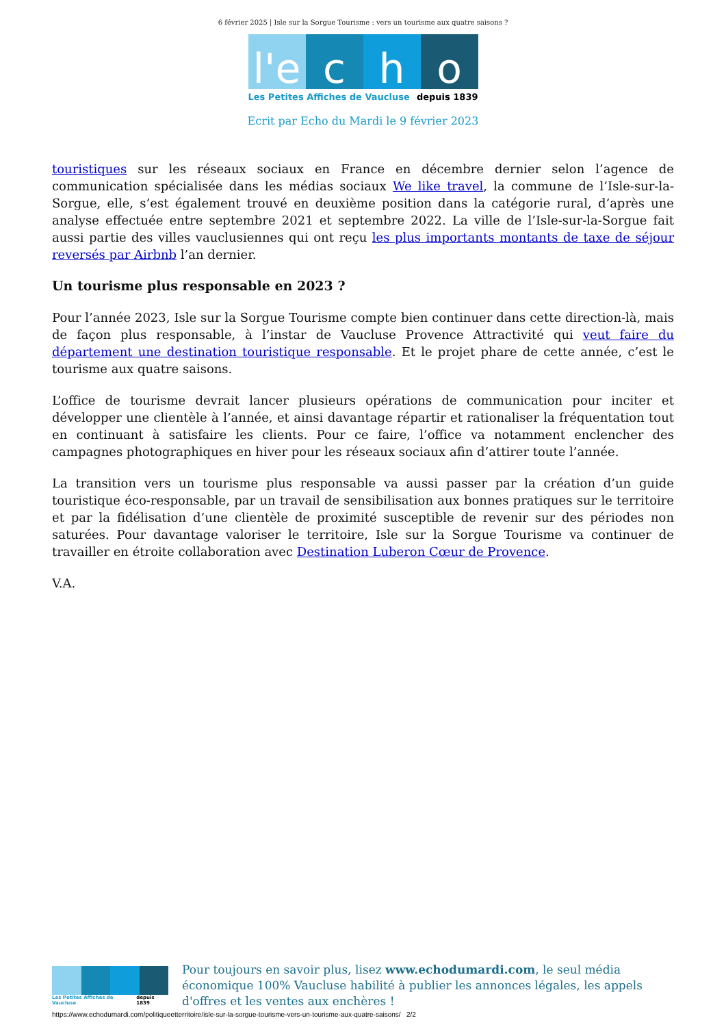6 février 2025 | Isle sur la Sorgue Tourisme : vers un tourisme aux quatre saisons ?
l'e c h o
Les Petites Affiches de Vaucluse depuis 1839
Ecrit par Echo du Mardi le 9 février 2023
touristiques sur les réseaux sociaux en France en décembre dernier selon l’agence de communication spécialisée dans les médias sociaux We like travel, la commune de l’Isle-sur-la-Sorgue, elle, s’est également trouvé en deuxième position dans la catégorie rural, d’après une analyse effectuée entre septembre 2021 et septembre 2022. La ville de l’Isle-sur-la-Sorgue fait aussi partie des villes vauclusiennes qui ont reçu les plus importants montants de taxe de séjour reversés par Airbnb l’an dernier.
Un tourisme plus responsable en 2023 ?
Pour l’année 2023, Isle sur la Sorgue Tourisme compte bien continuer dans cette direction-là, mais de façon plus responsable, à l’instar de Vaucluse Provence Attractivité qui veut faire du département une destination touristique responsable. Et le projet phare de cette année, c’est le tourisme aux quatre saisons.
L’office de tourisme devrait lancer plusieurs opérations de communication pour inciter et développer une clientèle à l’année, et ainsi davantage répartir et rationaliser la fréquentation tout en continuant à satisfaire les clients. Pour ce faire, l’office va notamment enclencher des campagnes photographiques en hiver pour les réseaux sociaux afin d’attirer toute l’année.
La transition vers un tourisme plus responsable va aussi passer par la création d’un guide touristique éco-responsable, par un travail de sensibilisation aux bonnes pratiques sur le territoire et par la fidélisation d’une clientèle de proximité susceptible de revenir sur des périodes non saturées. Pour davantage valoriser le territoire, Isle sur la Sorgue Tourisme va continuer de travailler en étroite collaboration avec Destination Luberon Cœur de Provence.
V.A.
Les Petites Affiches de Vaucluse depuis 1839
Pour toujours en savoir plus, lisez www.echodumardi.com, le seul média économique 100% Vaucluse habilité à publier les annonces légales, les appels d'offres et les ventes aux enchères !
https://www.echodumardi.com/politiqueetterritoire/isle-sur-la-sorgue-tourisme-vers-un-tourisme-aux-quatre-saisons/ 2/2